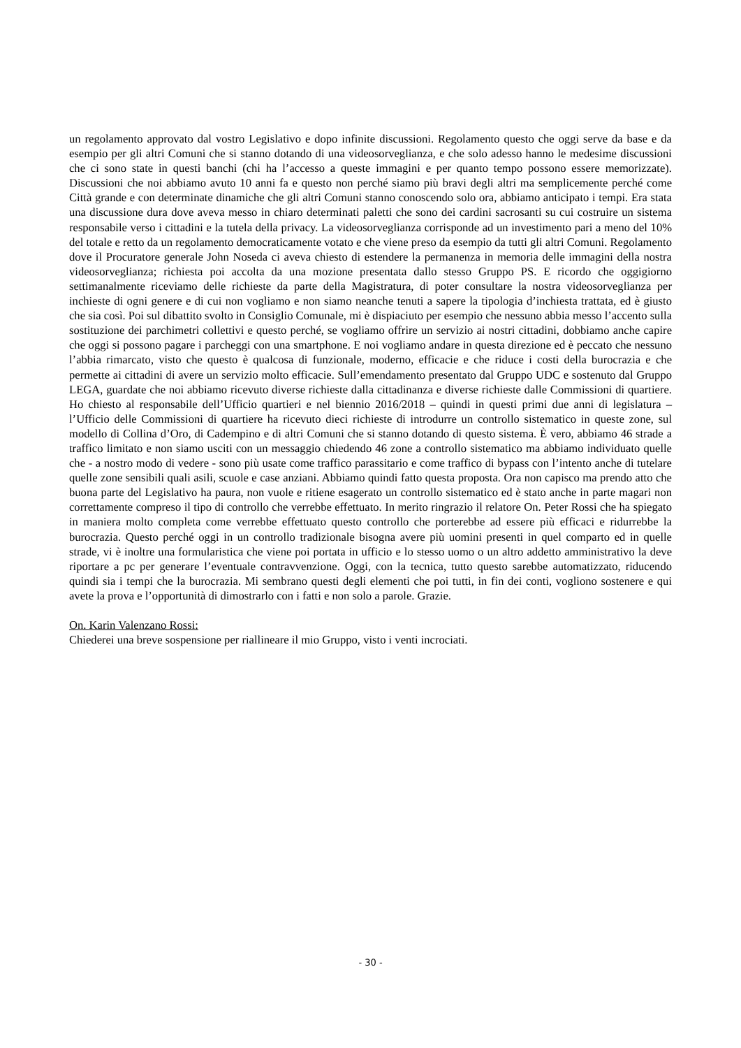un regolamento approvato dal vostro Legislativo e dopo infinite discussioni. Regolamento questo che oggi serve da base e da esempio per gli altri Comuni che si stanno dotando di una videosorveglianza, e che solo adesso hanno le medesime discussioni che ci sono state in questi banchi (chi ha l’accesso a queste immagini e per quanto tempo possono essere memorizzate). Discussioni che noi abbiamo avuto 10 anni fa e questo non perché siamo più bravi degli altri ma semplicemente perché come Città grande e con determinate dinamiche che gli altri Comuni stanno conoscendo solo ora, abbiamo anticipato i tempi. Era stata una discussione dura dove aveva messo in chiaro determinati paletti che sono dei cardini sacrosanti su cui costruire un sistema responsabile verso i cittadini e la tutela della privacy. La videosorveglianza corrisponde ad un investimento pari a meno del 10% del totale e retto da un regolamento democraticamente votato e che viene preso da esempio da tutti gli altri Comuni. Regolamento dove il Procuratore generale John Noseda ci aveva chiesto di estendere la permanenza in memoria delle immagini della nostra videosorveglianza; richiesta poi accolta da una mozione presentata dallo stesso Gruppo PS. E ricordo che oggigiorno settimanalmente riceviamo delle richieste da parte della Magistratura, di poter consultare la nostra videosorveglianza per inchieste di ogni genere e di cui non vogliamo e non siamo neanche tenuti a sapere la tipologia d’inchiesta trattata, ed è giusto che sia così. Poi sul dibattito svolto in Consiglio Comunale, mi è dispiaciuto per esempio che nessuno abbia messo l’accento sulla sostituzione dei parchimetri collettivi e questo perché, se vogliamo offrire un servizio ai nostri cittadini, dobbiamo anche capire che oggi si possono pagare i parcheggi con una smartphone. E noi vogliamo andare in questa direzione ed è peccato che nessuno l’abbia rimarcato, visto che questo è qualcosa di funzionale, moderno, efficacie e che riduce i costi della burocrazia e che permette ai cittadini di avere un servizio molto efficacie. Sull’emendamento presentato dal Gruppo UDC e sostenuto dal Gruppo LEGA, guardate che noi abbiamo ricevuto diverse richieste dalla cittadinanza e diverse richieste dalle Commissioni di quartiere. Ho chiesto al responsabile dell’Ufficio quartieri e nel biennio 2016/2018 – quindi in questi primi due anni di legislatura – l’Ufficio delle Commissioni di quartiere ha ricevuto dieci richieste di introdurre un controllo sistematico in queste zone, sul modello di Collina d’Oro, di Cadempino e di altri Comuni che si stanno dotando di questo sistema. È vero, abbiamo 46 strade a traffico limitato e non siamo usciti con un messaggio chiedendo 46 zone a controllo sistematico ma abbiamo individuato quelle che - a nostro modo di vedere - sono più usate come traffico parassitario e come traffico di bypass con l’intento anche di tutelare quelle zone sensibili quali asili, scuole e case anziani. Abbiamo quindi fatto questa proposta. Ora non capisco ma prendo atto che buona parte del Legislativo ha paura, non vuole e ritiene esagerato un controllo sistematico ed è stato anche in parte magari non correttamente compreso il tipo di controllo che verrebbe effettuato. In merito ringrazio il relatore On. Peter Rossi che ha spiegato in maniera molto completa come verrebbe effettuato questo controllo che porterebbe ad essere più efficaci e ridurrebbe la burocrazia. Questo perché oggi in un controllo tradizionale bisogna avere più uomini presenti in quel comparto ed in quelle strade, vi è inoltre una formularistica che viene poi portata in ufficio e lo stesso uomo o un altro addetto amministrativo la deve riportare a pc per generare l’eventuale contravvenzione. Oggi, con la tecnica, tutto questo sarebbe automatizzato, riducendo quindi sia i tempi che la burocrazia. Mi sembrano questi degli elementi che poi tutti, in fin dei conti, vogliono sostenere e qui avete la prova e l’opportunità di dimostrarlo con i fatti e non solo a parole. Grazie.
On. Karin Valenzano Rossi:
Chiederei una breve sospensione per riallineare il mio Gruppo, visto i venti incrociati.
- 30 -